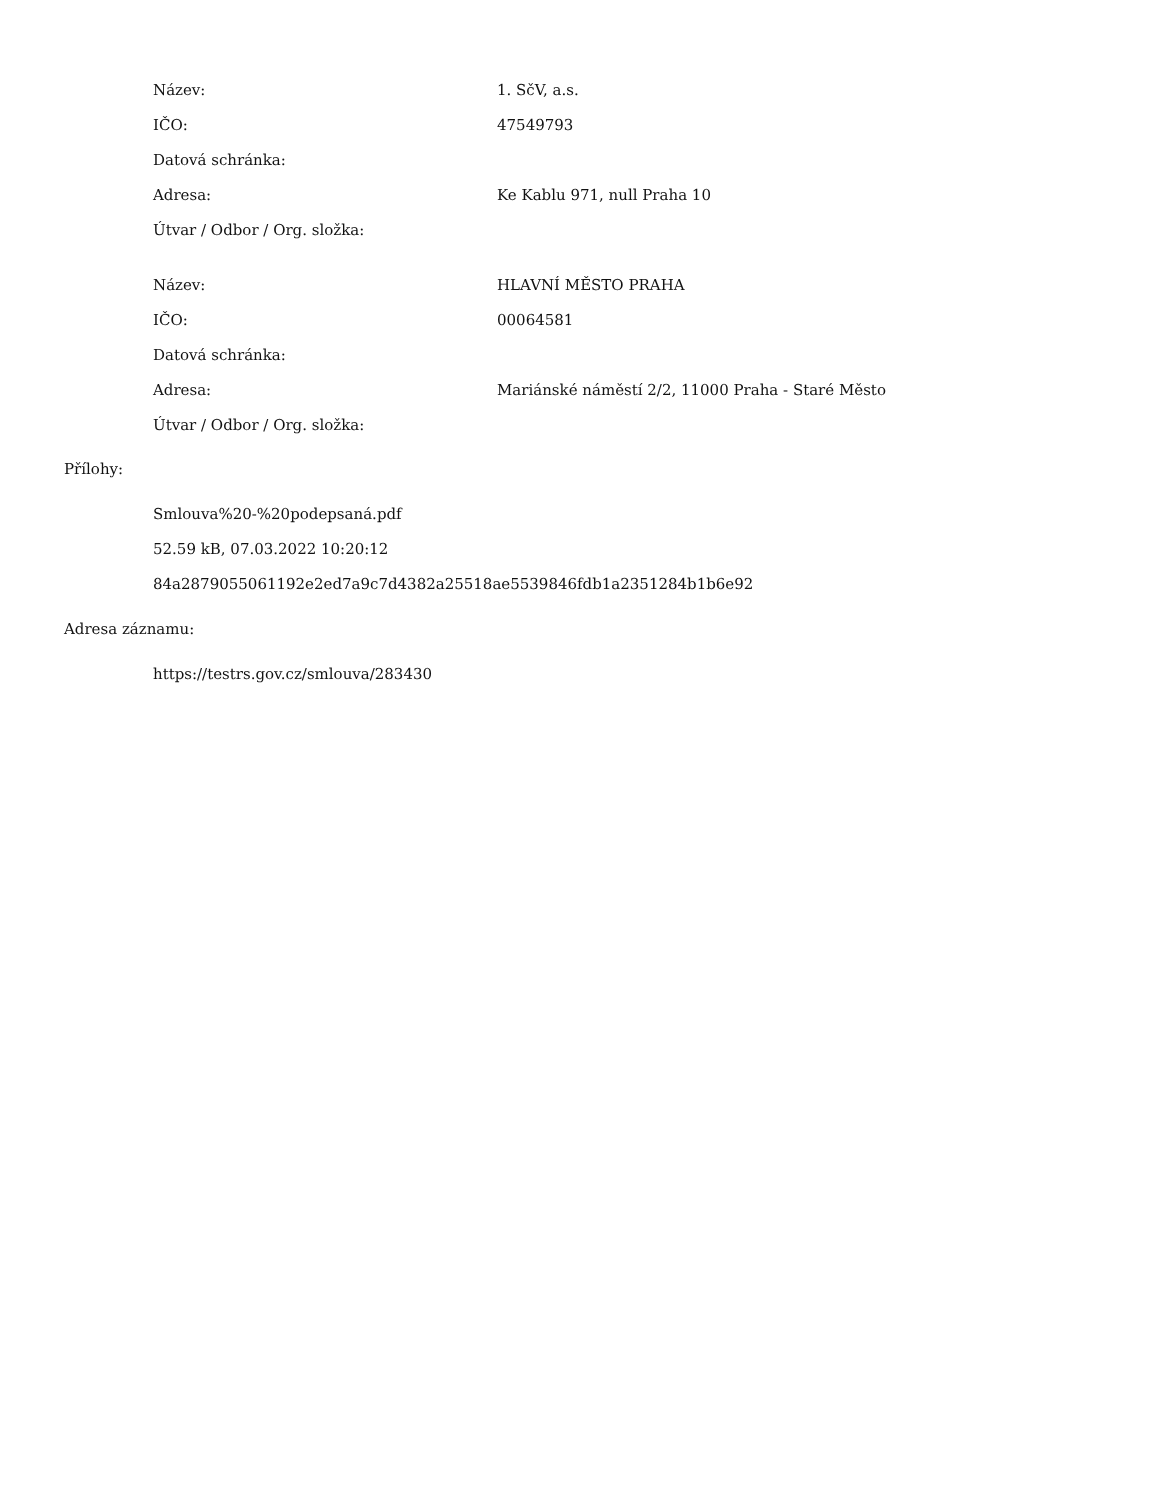| Název: | 1. SčV, a.s. |
| IČO: | 47549793 |
| Datová schránka: | |
| Adresa: | Ke Kablu 971, null Praha 10 |
| Útvar / Odbor / Org. složka: | |
| Název: | HLAVNÍ MĚSTO PRAHA |
| IČO: | 00064581 |
| Datová schránka: | |
| Adresa: | Mariánské náměstí 2/2, 11000 Praha - Staré Město |
| Útvar / Odbor / Org. složka: | |
Přílohy:
Smlouva%20-%20podepsaná.pdf
52.59 kB, 07.03.2022 10:20:12
84a2879055061192e2ed7a9c7d4382a25518ae5539846fdb1a2351284b1b6e92
Adresa záznamu:
https://testrs.gov.cz/smlouva/283430